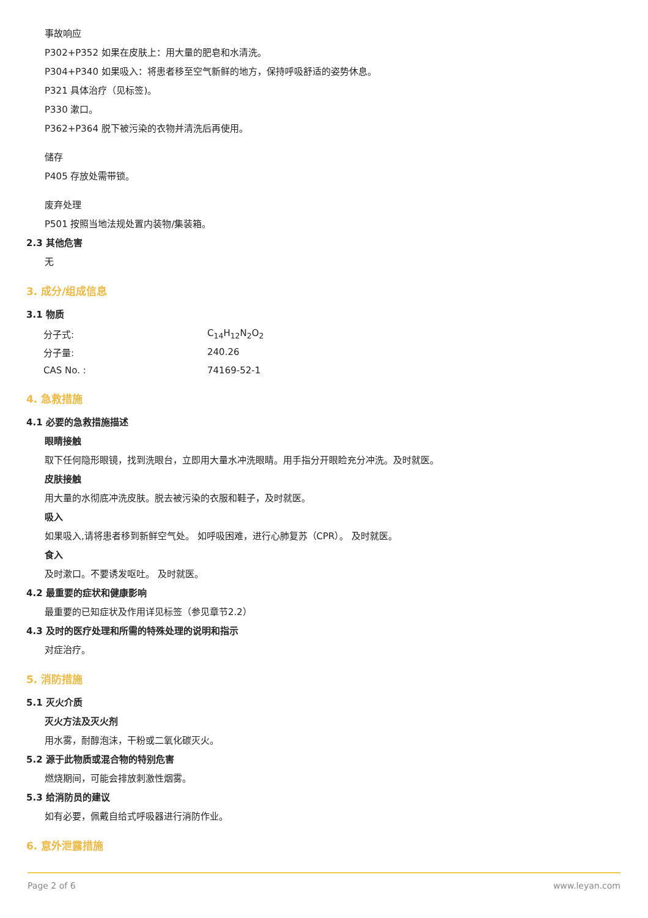事故响应
P302+P352 如果在皮肤上：用大量的肥皂和水清洗。
P304+P340 如果吸入：将患者移至空气新鲜的地方，保持呼吸舒适的姿势休息。
P321 具体治疗（见标签)。
P330 漱口。
P362+P364 脱下被污染的衣物并清洗后再使用。
储存
P405 存放处需带锁。
废弃处理
P501 按照当地法规处置内装物/集装箱。
2.3 其他危害
无
3. 成分/组成信息
3.1 物质
| 分子式: | C<sub>14</sub>H<sub>12</sub>N<sub>2</sub>O<sub>2</sub> |
| 分子量: | 240.26 |
| CAS No. : | 74169-52-1 |
4. 急救措施
4.1 必要的急救措施描述
眼睛接触
取下任何隐形眼镜，找到洗眼台，立即用大量水冲洗眼睛。用手指分开眼睑充分冲洗。及时就医。
皮肤接触
用大量的水彻底冲洗皮肤。脱去被污染的衣服和鞋子，及时就医。
吸入
如果吸入,请将患者移到新鲜空气处。 如呼吸困难，进行心肺复苏（CPR）。 及时就医。
食入
及时漱口。不要诱发呕吐。 及时就医。
4.2 最重要的症状和健康影响
最重要的已知症状及作用详见标签（参见章节2.2）
4.3 及时的医疗处理和所需的特殊处理的说明和指示
对症治疗。
5. 消防措施
5.1 灭火介质
灭火方法及灭火剂
用水雾，耐醇泡沫，干粉或二氧化碳灭火。
5.2 源于此物质或混合物的特别危害
燃烧期间，可能会排放刺激性烟雾。
5.3 给消防员的建议
如有必要，佩戴自给式呼吸器进行消防作业。
6. 意外泄露措施
Page 2 of 6 www.leyan.com